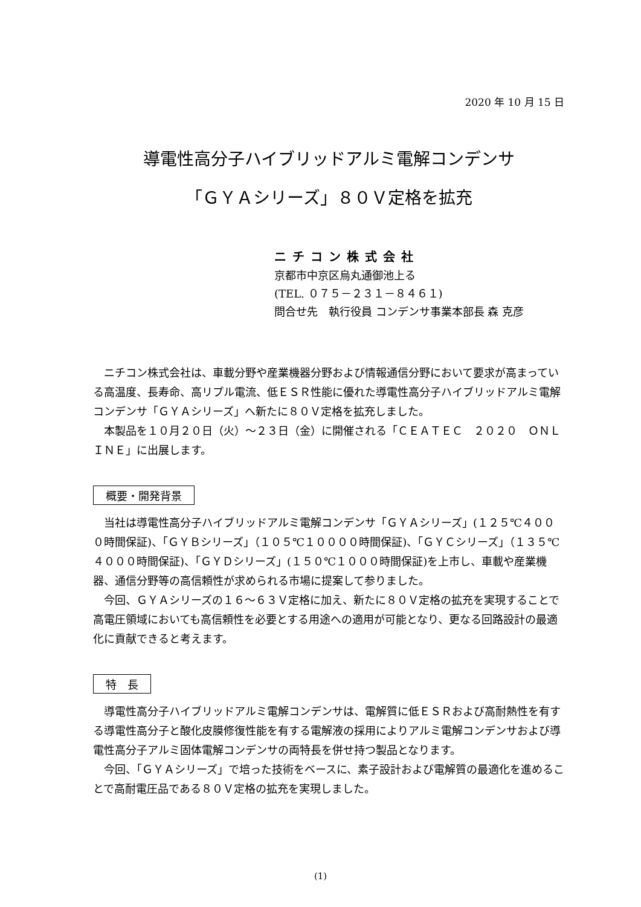2020 年 10 月 15 日
導電性高分子ハイブリッドアルミ電解コンデンサ
「ＧＹＡシリーズ」８０Ｖ定格を拡充
ニチコン株式会社
京都市中京区烏丸通御池上る
(TEL. ０７５－２３１－８４６１)
問合せ先　執行役員 コンデンサ事業本部長 森 克彦
ニチコン株式会社は、車載分野や産業機器分野および情報通信分野において要求が高まっている高温度、長寿命、高リプル電流、低ＥＳＲ性能に優れた導電性高分子ハイブリッドアルミ電解コンデンサ「ＧＹＡシリーズ」へ新たに８０Ｖ定格を拡充しました。
本製品を１０月２０日（火）～２３日（金）に開催される「ＣＥＡＴＥＣ　２０２０　ＯＮＬＩＮＥ」に出展します。
概要・開発背景
当社は導電性高分子ハイブリッドアルミ電解コンデンサ「ＧＹＡシリーズ」(１２５℃４０００時間保証)、「ＧＹＢシリーズ」（１０５℃１００００時間保証)、「ＧＹＣシリーズ」（１３５℃４０００時間保証)、「ＧＹＤシリーズ」(１５０℃１０００時間保証)を上市し、車載や産業機器、通信分野等の高信頼性が求められる市場に提案して参りました。
今回、ＧＹＡシリーズの１６～６３Ｖ定格に加え、新たに８０Ｖ定格の拡充を実現することで高電圧領域においても高信頼性を必要とする用途への適用が可能となり、更なる回路設計の最適化に貢献できると考えます。
特　長
導電性高分子ハイブリッドアルミ電解コンデンサは、電解質に低ＥＳＲおよび高耐熱性を有する導電性高分子と酸化皮膜修復性能を有する電解液の採用によりアルミ電解コンデンサおよび導電性高分子アルミ固体電解コンデンサの両特長を併せ持つ製品となります。
今回、「ＧＹＡシリーズ」で培った技術をベースに、素子設計および電解質の最適化を進めることで高耐電圧品である８０Ｖ定格の拡充を実現しました。
(1)